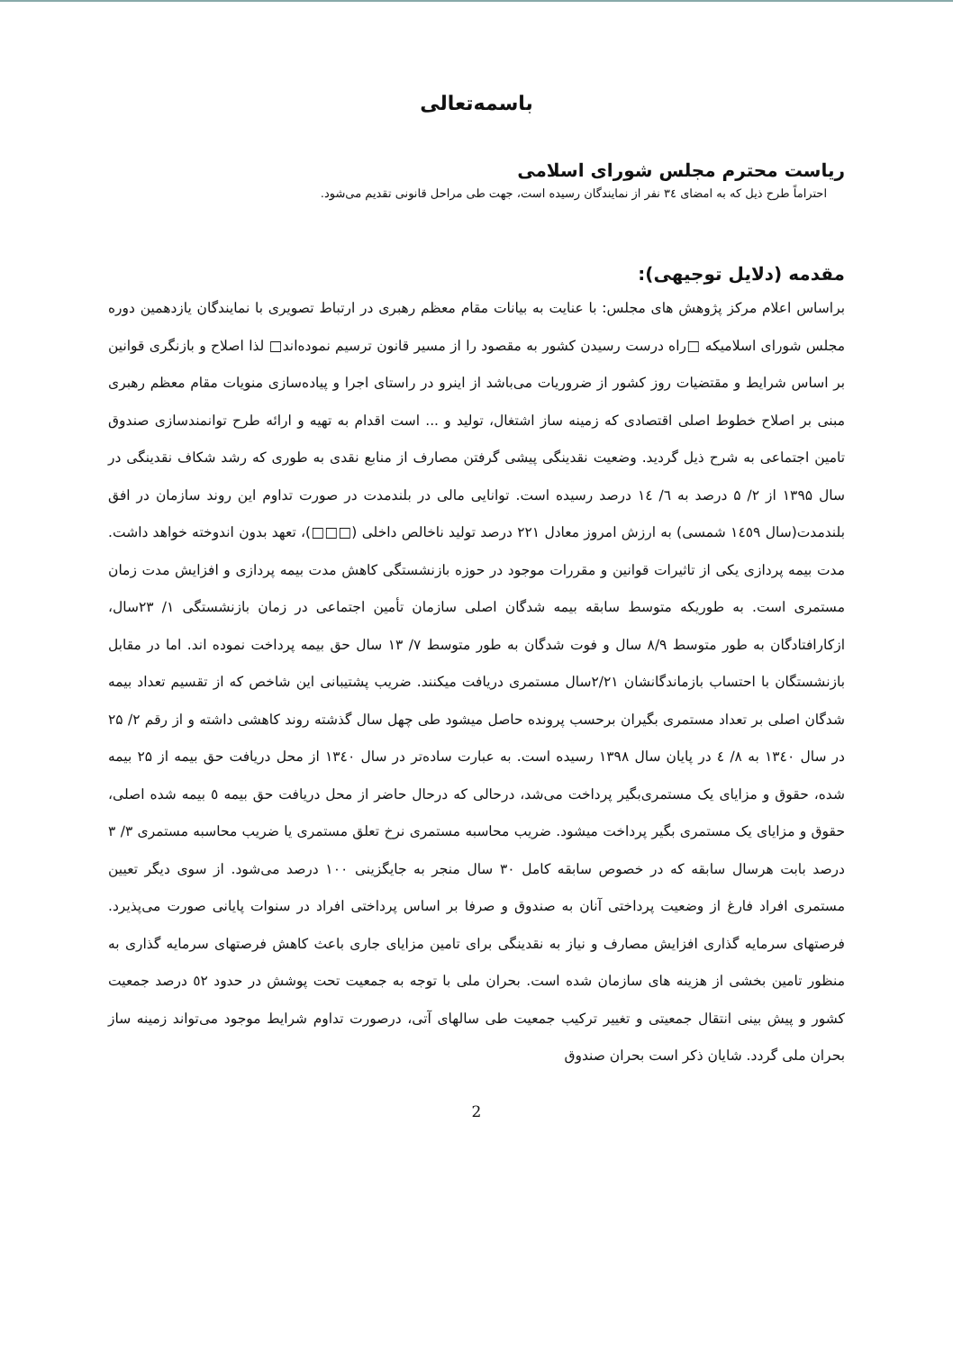باسمه‌تعالی
ریاست محترم مجلس شورای اسلامی
احتراماً طرح ذیل که به امضای ۳٤ نفر از نمایندگان رسیده است، جهت طی مراحل قانونی تقدیم می‌شود.
مقدمه (دلایل توجیهی):
براساس اعلام مرکز پژوهش های مجلس: با عنایت به بیانات مقام معظم رهبری در ارتباط تصویری با نمایندگان یازدهمین دوره مجلس شورای اسلامیکه □راه درست رسیدن کشور به مقصود را از مسیر قانون ترسیم نموده‌اند□ لذا اصلاح و بازنگری قوانین بر اساس شرایط و مقتضیات روز کشور از ضروریات می‌باشد از اینرو در راستای اجرا و پیاده‌سازی منویات مقام معظم رهبری مبنی بر اصلاح خطوط اصلی اقتصادی که زمینه ساز اشتغال، تولید و ... است اقدام به تهیه و ارائه طرح توانمندسازی صندوق تامین اجتماعی به شرح ذیل گردید. وضعیت نقدینگی پیشی گرفتن مصارف از منابع نقدی به طوری که رشد شکاف نقدینگی در سال ۱۳۹۵ از ۲/ ۵ درصد به ٦/ ١٤ درصد رسیده است. توانایی مالی در بلندمدت در صورت تداوم این روند سازمان در افق بلندمدت(سال ١٤٥٩ شمسی) به ارزش امروز معادل ۲۲۱ درصد تولید ناخالص داخلی (□□□)، تعهد بدون اندوخته خواهد داشت. مدت بیمه پردازی یکی از تاثیرات قوانین و مقررات موجود در حوزه بازنشستگی کاهش مدت بیمه پردازی و افزایش مدت زمان مستمری است. به طوریکه متوسط سابقه بیمه شدگان اصلی سازمان تأمین اجتماعی در زمان بازنشستگی ۱/ ۲۳سال، ازکارافتادگان به طور متوسط ۸/۹ سال و فوت شدگان به طور متوسط ۷/ ۱۳ سال حق بیمه پرداخت نموده اند. اما در مقابل بازنشستگان با احتساب بازماندگانشان ۲/۲۱سال مستمری دریافت میکنند. ضریب پشتیبانی این شاخص که از تقسیم تعداد بیمه شدگان اصلی بر تعداد مستمری بگیران برحسب پرونده حاصل میشود طی چهل سال گذشته روند کاهشی داشته و از رقم ۲/ ۲۵ در سال ١٣٤٠ به ۸/ ٤ در پایان سال ۱۳۹۸ رسیده است. به عبارت ساده‌تر در سال ١٣٤٠ از محل دریافت حق بیمه از ۲۵ بیمه شده، حقوق و مزایای یک مستمری‌بگیر پرداخت می‌شد، درحالی که درحال حاضر از محل دریافت حق بیمه ٥ بیمه شده اصلی، حقوق و مزایای یک مستمری بگیر پرداخت میشود. ضریب محاسبه مستمری نرخ تعلق مستمری یا ضریب محاسبه مستمری ۳/ ۳ درصد بابت هرسال سابقه که در خصوص سابقه کامل ۳۰ سال منجر به جایگزینی ۱۰۰ درصد می‌شود. از سوی دیگر تعیین مستمری افراد فارغ از وضعیت پرداختی آنان به صندوق و صرفا بر اساس پرداختی افراد در سنوات پایانی صورت می‌پذیرد. فرصتهای سرمایه گذاری افزایش مصارف و نیاز به نقدینگی برای تامین مزایای جاری باعث کاهش فرصتهای سرمایه گذاری به منظور تامین بخشی از هزینه های سازمان شده است. بحران ملی با توجه به جمعیت تحت پوشش در حدود ٥٢ درصد جمعیت کشور و پیش بینی انتقال جمعیتی و تغییر ترکیب جمعیت طی سالهای آتی، درصورت تداوم شرایط موجود می‌تواند زمینه ساز بحران ملی گردد. شایان ذکر است بحران صندوق
2